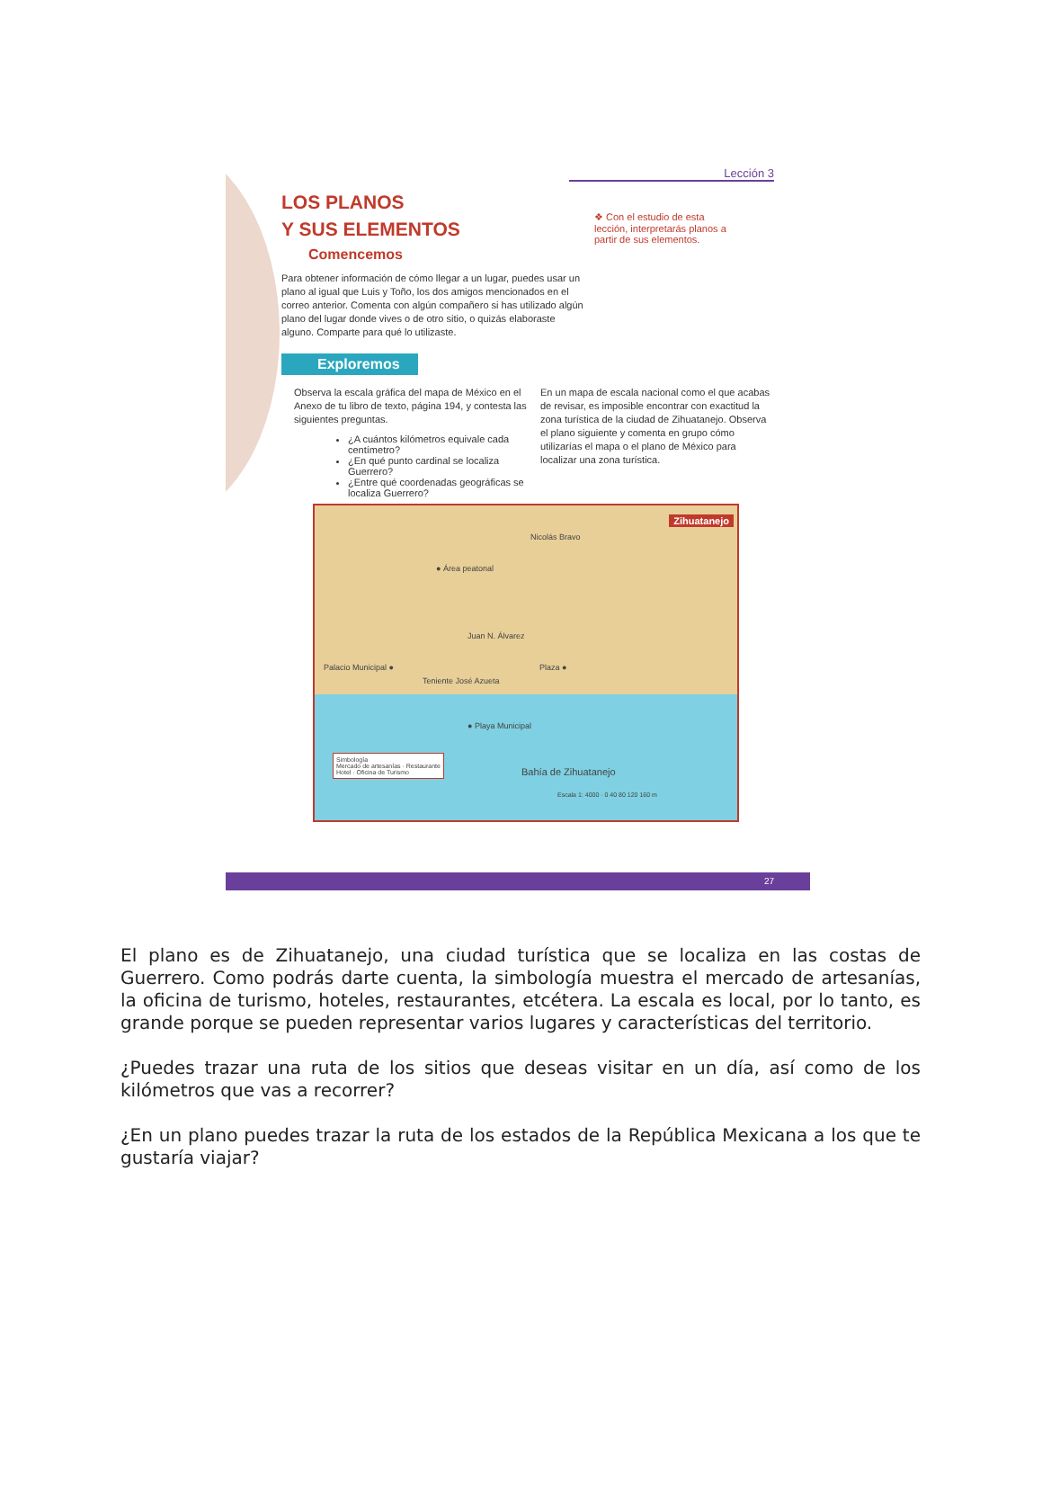Lección 3
LOS PLANOS
Y SUS ELEMENTOS
❖ Con el estudio de esta lección, interpretarás planos a partir de sus elementos.
Comencemos
Para obtener información de cómo llegar a un lugar, puedes usar un plano al igual que Luis y Toño, los dos amigos mencionados en el correo anterior. Comenta con algún compañero si has utilizado algún plano del lugar donde vives o de otro sitio, o quizás elaboraste alguno. Comparte para qué lo utilizaste.
Exploremos
Observa la escala gráfica del mapa de México en el Anexo de tu libro de texto, página 194, y contesta las siguientes preguntas.
¿A cuántos kilómetros equivale cada centímetro?
¿En qué punto cardinal se localiza Guerrero?
¿Entre qué coordenadas geográficas se localiza Guerrero?
En un mapa de escala nacional como el que acabas de revisar, es imposible encontrar con exactitud la zona turística de la ciudad de Zihuatanejo. Observa el plano siguiente y comenta en grupo cómo utilizarías el mapa o el plano de México para localizar una zona turística.
Zihuatanejo
● Área peatonal
Nicolás Bravo
Juan N. Álvarez
Palacio Municipal ● Plaza ●
Teniente José Azueta
● Playa Municipal
Bahía de Zihuatanejo
Simbología
Mercado de artesanías · Restaurante
Hotel · Oficina de Turismo
Escala 1: 4000 · 0 40 80 120 160 m
27
El plano es de Zihuatanejo, una ciudad turística que se localiza en las costas de Guerrero. Como podrás darte cuenta, la simbología muestra el mercado de artesanías, la oficina de turismo, hoteles, restaurantes, etcétera. La escala es local, por lo tanto, es grande porque se pueden representar varios lugares y características del territorio.
¿Puedes trazar una ruta de los sitios que deseas visitar en un día, así como de los kilómetros que vas a recorrer?
¿En un plano puedes trazar la ruta de los estados de la República Mexicana a los que te gustaría viajar?